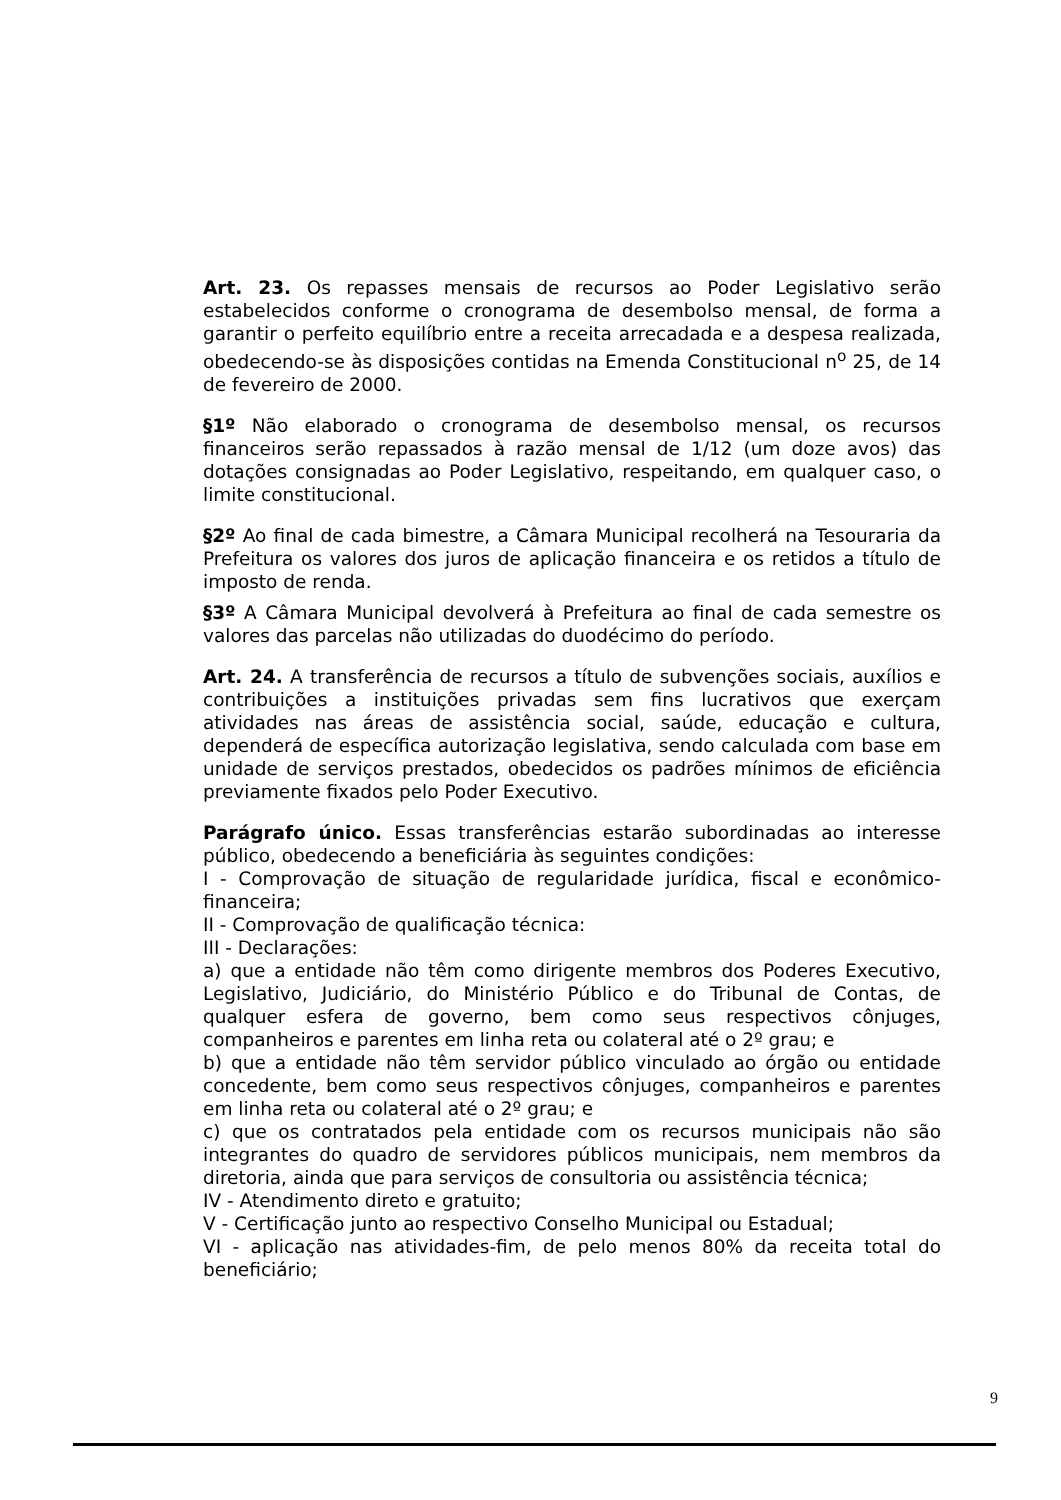Art. 23. Os repasses mensais de recursos ao Poder Legislativo serão estabelecidos conforme o cronograma de desembolso mensal, de forma a garantir o perfeito equilíbrio entre a receita arrecadada e a despesa realizada, obedecendo-se às disposições contidas na Emenda Constitucional n<sup>o</sup> 25, de 14 de fevereiro de 2000.
§1º Não elaborado o cronograma de desembolso mensal, os recursos financeiros serão repassados à razão mensal de 1/12 (um doze avos) das dotações consignadas ao Poder Legislativo, respeitando, em qualquer caso, o limite constitucional.
§2º Ao final de cada bimestre, a Câmara Municipal recolherá na Tesouraria da Prefeitura os valores dos juros de aplicação financeira e os retidos a título de imposto de renda.
§3º A Câmara Municipal devolverá à Prefeitura ao final de cada semestre os valores das parcelas não utilizadas do duodécimo do período.
Art. 24. A transferência de recursos a título de subvenções sociais, auxílios e contribuições a instituições privadas sem fins lucrativos que exerçam atividades nas áreas de assistência social, saúde, educação e cultura, dependerá de específica autorização legislativa, sendo calculada com base em unidade de serviços prestados, obedecidos os padrões mínimos de eficiência previamente fixados pelo Poder Executivo.
Parágrafo único. Essas transferências estarão subordinadas ao interesse público, obedecendo a beneficiária às seguintes condições:
I - Comprovação de situação de regularidade jurídica, fiscal e econômico-financeira;
II - Comprovação de qualificação técnica:
III - Declarações:
a) que a entidade não têm como dirigente membros dos Poderes Executivo, Legislativo, Judiciário, do Ministério Público e do Tribunal de Contas, de qualquer esfera de governo, bem como seus respectivos cônjuges, companheiros e parentes em linha reta ou colateral até o 2º grau; e
b) que a entidade não têm servidor público vinculado ao órgão ou entidade concedente, bem como seus respectivos cônjuges, companheiros e parentes em linha reta ou colateral até o 2º grau; e
c) que os contratados pela entidade com os recursos municipais não são integrantes do quadro de servidores públicos municipais, nem membros da diretoria, ainda que para serviços de consultoria ou assistência técnica;
IV - Atendimento direto e gratuito;
V - Certificação junto ao respectivo Conselho Municipal ou Estadual;
VI - aplicação nas atividades-fim, de pelo menos 80% da receita total do beneficiário;
9